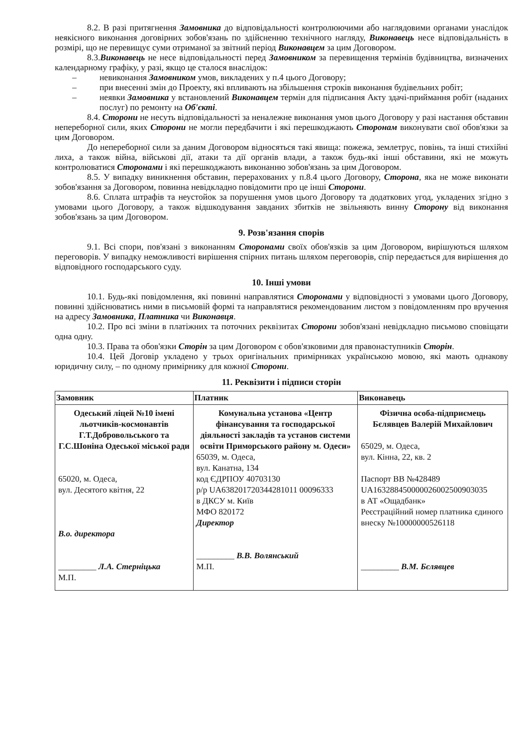8.2. В разі притягнення Замовника до відповідальності контролюючими або наглядовими органами унаслідок неякісного виконання договірних зобов'язань по здійсненню технічного нагляду, Виконавець несе відповідальність в розмірі, що не перевищує суми отриманої за звітний період Виконавцем за цим Договором.
8.3.Виконавець не несе відповідальності перед Замовником за перевищення термінів будівництва, визначених календарному графіку, у разі, якщо це сталося внаслідок:
– невиконання Замовником умов, викладених у п.4 цього Договору;
– при внесенні змін до Проекту, які впливають на збільшення строків виконання будівельних робіт;
– неявки Замовника у встановлений Виконавцем термін для підписання Акту здачі-приймання робіт (наданих послуг) по ремонту на Об'єкті.
8.4. Сторони не несуть відповідальності за неналежне виконання умов цього Договору у разі настання обставин непереборної сили, яких Сторони не могли передбачити і які перешкоджають Сторонам виконувати свої обов'язки за цим Договором.
До непереборної сили за даним Договором відносяться такі явища: пожежа, землетрус, повінь, та інші стихійні лиха, а також війна, військові дії, атаки та дії органів влади, а також будь-які інші обставини, які не можуть контролюватися Сторонами і які перешкоджають виконанню зобов'язань за цим Договором.
8.5. У випадку виникнення обставин, перерахованих у п.8.4 цього Договору, Сторона, яка не може виконати зобов'язання за Договором, повинна невідкладно повідомити про це інші Сторони.
8.6. Сплата штрафів та неустойок за порушення умов цього Договору та додаткових угод, укладених згідно з умовами цього Договору, а також відшкодування завданих збитків не звільняють винну Сторону від виконання зобов'язань за цим Договором.
9. Розв'язання спорів
9.1. Всі спори, пов'язані з виконанням Сторонами своїх обов'язків за цим Договором, вирішуються шляхом переговорів. У випадку неможливості вирішення спірних питань шляхом переговорів, спір передається для вирішення до відповідного господарського суду.
10. Інші умови
10.1. Будь-які повідомлення, які повинні направлятися Сторонами у відповідності з умовами цього Договору, повинні здійснюватись ними в письмовій формі та направлятися рекомендованим листом з повідомленням про вручення на адресу Замовника, Платника чи Виконавця.
10.2. Про всі зміни в платіжних та поточних реквізитах Сторони зобов'язані невідкладно письмово сповіщати одна одну.
10.3. Права та обов'язки Сторін за цим Договором є обов'язковими для правонаступників Сторін.
10.4. Цей Договір укладено у трьох оригінальних примірниках українською мовою, які мають однакову юридичну силу, – по одному примірнику для кожної Сторони.
11. Реквізити і підписи сторін
| Замовник | Платник | Виконавець |
| --- | --- | --- |
| Одеський ліцей №10 імені льотчиків-космонавтів Г.Т.Добровольського та Г.С.Шоніна Одеської міської ради 65020, м. Одеса, вул. Десятого квітня, 22 В.о. директора _________ Л.А. Стерніцька М.П. | Комунальна установа «Центр фінансування та господарської діяльності закладів та установ системи освіти Приморського району м. Одеси» 65039, м. Одеса, вул. Канатна, 134 код ЄДРПОУ 40703130 р/р UA638201720344281011 00096333 в ДКСУ м. Київ МФО 820172 Директор _________ В.В. Волянський М.П. | Фізична особа-підприємець Бєлявцев Валерій Михайлович 65029, м. Одеса, вул. Кінна, 22, кв. 2 Паспорт ВВ №428489 UA163288450000026002500903035 в АТ «Ощадбанк» Реєстраційний номер платника єдиного внеску №10000000526118 _________ В.М. Бєлявцев |